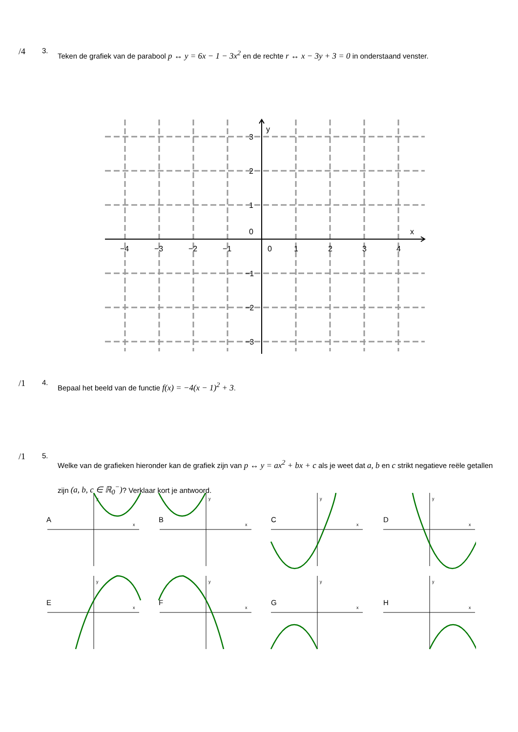/4
3.
Teken de grafiek van de parabool p ↔ y = 6x − 1 − 3x<sup>2</sup> en de rechte r ↔ x − 3y + 3 = 0 in onderstaand venster.
y
x
3
2
1
0
−1
−2
−3
−4
−3
−2
−1
0
1
2
3
4
/1
4.
Bepaal het beeld van de functie f(x) = −4(x − 1)<sup>2</sup> + 3.
/1
5.
Welke van de grafieken hieronder kan de grafiek zijn van p ↔ y = ax<sup>2</sup> + bx + c als je weet dat a, b en c strikt negatieve reële getallen zijn (a, b, c ∈ ℝ<sub>0</sub><sup>−</sup>)? Verklaar kort je antwoord.
A
x
y
B
x
y
C
x
y
D
x
y
E
x
y
F
x
y
G
x
y
H
x
y